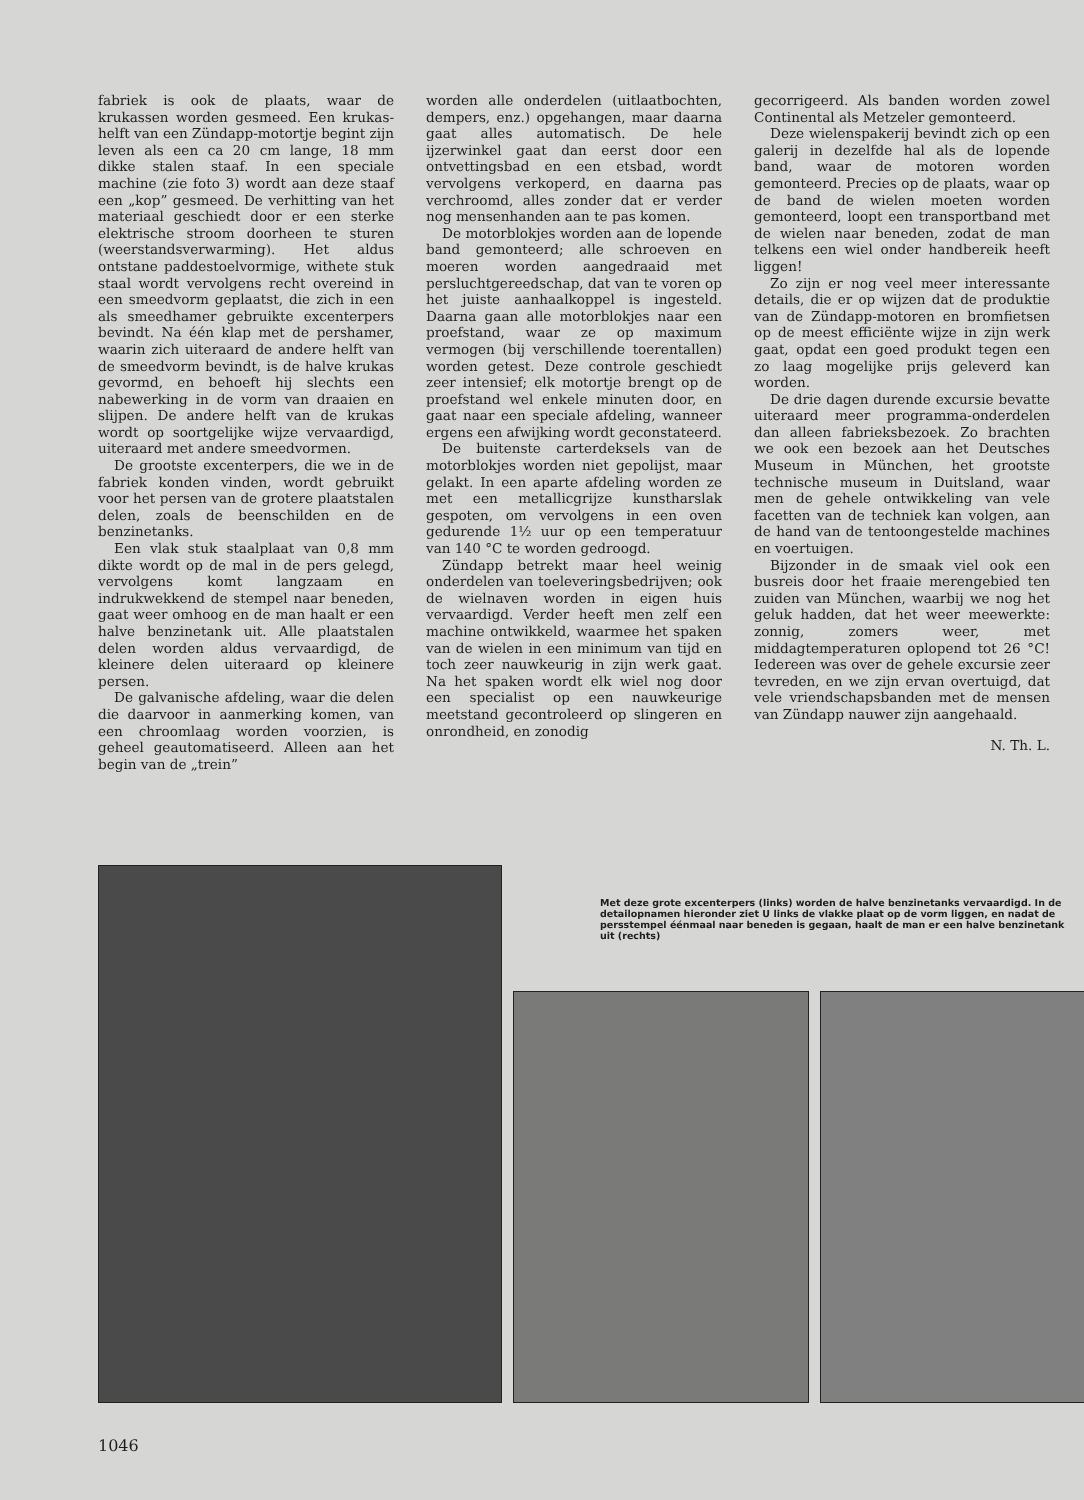fabriek is ook de plaats, waar de krukassen worden gesmeed. Een krukas-helft van een Zündapp-motortje begint zijn leven als een ca 20 cm lange, 18 mm dikke stalen staaf. In een speciale machine (zie foto 3) wordt aan deze staaf een „kop” gesmeed. De verhitting van het materiaal geschiedt door er een sterke elektrische stroom doorheen te sturen (weerstandsverwarming). Het aldus ontstane paddestoelvormige, withete stuk staal wordt vervolgens recht overeind in een smeedvorm geplaatst, die zich in een als smeedhamer gebruikte excenterpers bevindt. Na één klap met de pershamer, waarin zich uiteraard de andere helft van de smeedvorm bevindt, is de halve krukas gevormd, en behoeft hij slechts een nabewerking in de vorm van draaien en slijpen. De andere helft van de krukas wordt op soortgelijke wijze vervaardigd, uiteraard met andere smeedvormen.
De grootste excenterpers, die we in de fabriek konden vinden, wordt gebruikt voor het persen van de grotere plaatstalen delen, zoals de beenschilden en de benzinetanks.
Een vlak stuk staalplaat van 0,8 mm dikte wordt op de mal in de pers gelegd, vervolgens komt langzaam en indrukwekkend de stempel naar beneden, gaat weer omhoog en de man haalt er een halve benzinetank uit. Alle plaatstalen delen worden aldus vervaardigd, de kleinere delen uiteraard op kleinere persen.
De galvanische afdeling, waar die delen die daarvoor in aanmerking komen, van een chroomlaag worden voorzien, is geheel geautomatiseerd. Alleen aan het begin van de „trein”
worden alle onderdelen (uitlaatbochten, dempers, enz.) opgehangen, maar daarna gaat alles automatisch. De hele ijzerwinkel gaat dan eerst door een ontvettingsbad en een etsbad, wordt vervolgens verkoperd, en daarna pas verchroomd, alles zonder dat er verder nog mensenhanden aan te pas komen.
De motorblokjes worden aan de lopende band gemonteerd; alle schroeven en moeren worden aangedraaid met persluchtgereedschap, dat van te voren op het juiste aanhaalkoppel is ingesteld. Daarna gaan alle motorblokjes naar een proefstand, waar ze op maximum vermogen (bij verschillende toerentallen) worden getest. Deze controle geschiedt zeer intensief; elk motortje brengt op de proefstand wel enkele minuten door, en gaat naar een speciale afdeling, wanneer ergens een afwijking wordt geconstateerd.
De buitenste carterdeksels van de motorblokjes worden niet gepolijst, maar gelakt. In een aparte afdeling worden ze met een metallicgrijze kunstharslak gespoten, om vervolgens in een oven gedurende 1½ uur op een temperatuur van 140 °C te worden gedroogd.
Zündapp betrekt maar heel weinig onderdelen van toeleveringsbedrijven; ook de wielnaven worden in eigen huis vervaardigd. Verder heeft men zelf een machine ontwikkeld, waarmee het spaken van de wielen in een minimum van tijd en toch zeer nauwkeurig in zijn werk gaat. Na het spaken wordt elk wiel nog door een specialist op een nauwkeurige meetstand gecontroleerd op slingeren en onrondheid, en zonodig
gecorrigeerd. Als banden worden zowel Continental als Metzeler gemonteerd.
Deze wielenspakerij bevindt zich op een galerij in dezelfde hal als de lopende band, waar de motoren worden gemonteerd. Precies op de plaats, waar op de band de wielen moeten worden gemonteerd, loopt een transportband met de wielen naar beneden, zodat de man telkens een wiel onder handbereik heeft liggen!
Zo zijn er nog veel meer interessante details, die er op wijzen dat de produktie van de Zündapp-motoren en bromfietsen op de meest efficiënte wijze in zijn werk gaat, opdat een goed produkt tegen een zo laag mogelijke prijs geleverd kan worden.
De drie dagen durende excursie bevatte uiteraard meer programma-onderdelen dan alleen fabrieksbezoek. Zo brachten we ook een bezoek aan het Deutsches Museum in München, het grootste technische museum in Duitsland, waar men de gehele ontwikkeling van vele facetten van de techniek kan volgen, aan de hand van de tentoongestelde machines en voertuigen.
Bijzonder in de smaak viel ook een busreis door het fraaie merengebied ten zuiden van München, waarbij we nog het geluk hadden, dat het weer meewerkte: zonnig, zomers weer, met middagtemperaturen oplopend tot 26 °C! Iedereen was over de gehele excursie zeer tevreden, en we zijn ervan overtuigd, dat vele vriendschapsbanden met de mensen van Zündapp nauwer zijn aangehaald.
N. Th. L.
Met deze grote excenterpers (links) worden de halve benzinetanks vervaardigd. In de detailopnamen hieronder ziet U links de vlakke plaat op de vorm liggen, en nadat de persstempel éénmaal naar beneden is gegaan, haalt de man er een halve benzinetank uit (rechts)
1046